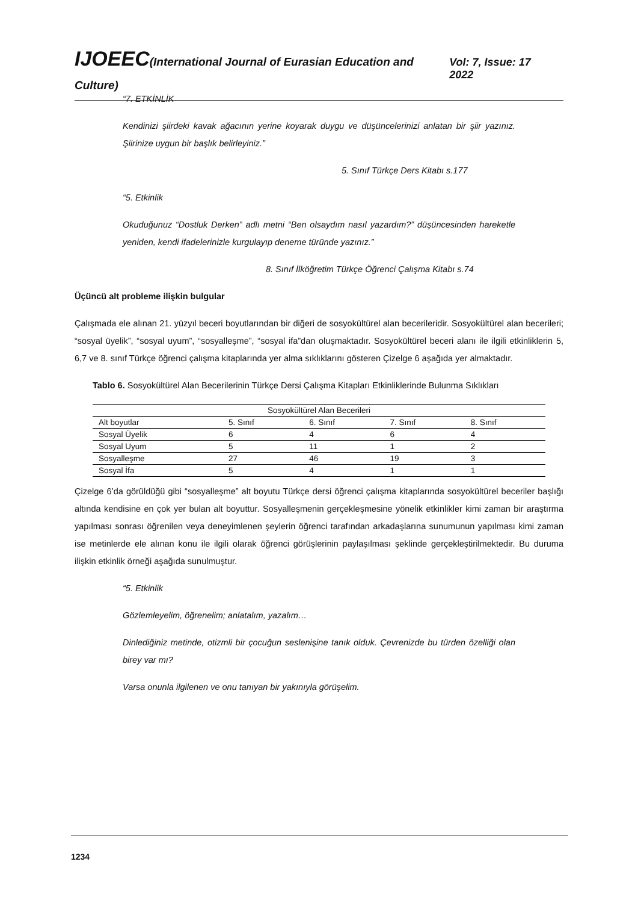IJOEEC(International Journal of Eurasian Education and Culture)
Vol: 7, Issue: 17 2022
“7. ETKİNLİK
Kendinizi şiirdeki kavak ağacının yerine koyarak duygu ve düşüncelerinizi anlatan bir şiir yazınız. Şiirinize uygun bir başlık belirleyiniz.”
5. Sınıf Türkçe Ders Kitabı s.177
“5. Etkinlik
Okuduğunuz “Dostluk Derken” adlı metni “Ben olsaydım nasıl yazardım?” düşüncesinden hareketle yeniden, kendi ifadelerinizle kurgulayıp deneme türünde yazınız.”
8. Sınıf İlköğretim Türkçe Öğrenci Çalışma Kitabı s.74
Üçüncü alt probleme ilişkin bulgular
Çalışmada ele alınan 21. yüzyıl beceri boyutlarından bir diğeri de sosyokültürel alan becerileridir. Sosyokültürel alan becerileri; “sosyal üyelik”, “sosyal uyum”, “sosyalleşme”, “sosyal ifa”dan oluşmaktadır. Sosyokültürel beceri alanı ile ilgili etkinliklerin 5, 6,7 ve 8. sınıf Türkçe öğrenci çalışma kitaplarında yer alma sıklıklarını gösteren Çizelge 6 aşağıda yer almaktadır.
Tablo 6. Sosyokültürel Alan Becerilerinin Türkçe Dersi Çalışma Kitapları Etkinliklerinde Bulunma Sıklıkları
| Sosyokültürel Alan Becerileri | | | | |
| Alt boyutlar | 5. Sınıf | 6. Sınıf | 7. Sınıf | 8. Sınıf |
| Sosyal Üyelik | 6 | 4 | 6 | 4 |
| Sosyal Uyum | 5 | 11 | 1 | 2 |
| Sosyalleşme | 27 | 46 | 19 | 3 |
| Sosyal İfa | 5 | 4 | 1 | 1 |
Çizelge 6’da görüldüğü gibi “sosyalleşme” alt boyutu Türkçe dersi öğrenci çalışma kitaplarında sosyokültürel beceriler başlığı altında kendisine en çok yer bulan alt boyuttur. Sosyalleşmenin gerçekleşmesine yönelik etkinlikler kimi zaman bir araştırma yapılması sonrası öğrenilen veya deneyimlenen şeylerin öğrenci tarafından arkadaşlarına sunumunun yapılması kimi zaman ise metinlerde ele alınan konu ile ilgili olarak öğrenci görüşlerinin paylaşılması şeklinde gerçekleştirilmektedir. Bu duruma ilişkin etkinlik örneği aşağıda sunulmuştur.
“5. Etkinlik
Gözlemleyelim, öğrenelim; anlatalım, yazalım…
Dinlediğiniz metinde, otizmli bir çocuğun seslenişine tanık olduk. Çevrenizde bu türden özelliği olan birey var mı?
Varsa onunla ilgilenen ve onu tanıyan bir yakınıyla görüşelim.
1234